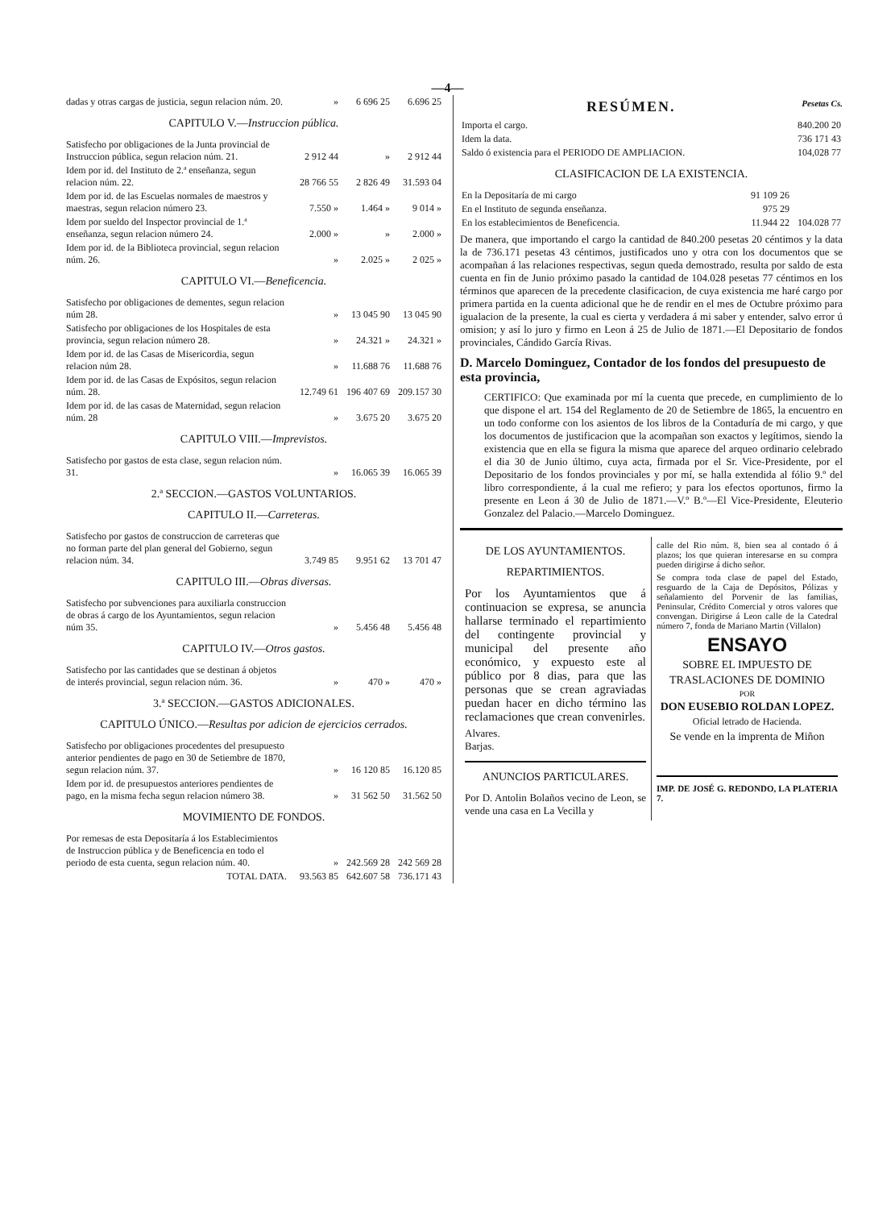—4—
| dadas y otras cargas de justicia, segun relacion núm. 20. | » | 6 696 25 | 6.696 25 |
CAPITULO V.—Instruccion pública.
| Satisfecho por obligaciones de la Junta provincial de Instruccion pública, segun relacion núm. 21. | 2 912 44 | » | 2 912 44 |
| Idem por id. del Instituto de 2.ª enseñanza, segun relacion núm. 22. | 28 766 55 | 2 826 49 | 31.593 04 |
| Idem por id. de las Escuelas normales de maestros y maestras, segun relacion número 23. | 7.550 » | 1.464 » | 9 014 » |
| Idem por sueldo del Inspector provincial de 1.ª enseñanza, segun relacion número 24. | 2.000 » | » | 2.000 » |
| Idem por id. de la Biblioteca provincial, segun relacion núm. 26. | » | 2.025 » | 2 025 » |
CAPITULO VI.—Beneficencia.
| Satisfecho por obligaciones de dementes, segun relacion núm 28. | » | 13 045 90 | 13 045 90 |
| Satisfecho por obligaciones de los Hospitales de esta provincia, segun relacion número 28. | » | 24.321 » | 24.321 » |
| Idem por id. de las Casas de Misericordia, segun relacion núm 28. | » | 11.688 76 | 11.688 76 |
| Idem por id. de las Casas de Expósitos, segun relacion núm. 28. | 12.749 61 | 196 407 69 | 209.157 30 |
| Idem por id. de las casas de Maternidad, segun relacion núm. 28 | » | 3.675 20 | 3.675 20 |
CAPITULO VIII.—Imprevistos.
| Satisfecho por gastos de esta clase, segun relacion núm. 31. | » | 16.065 39 | 16.065 39 |
2.ª SECCION.—GASTOS VOLUNTARIOS.
CAPITULO II.—Carreteras.
| Satisfecho por gastos de construccion de carreteras que no forman parte del plan general del Gobierno, segun relacion núm. 34. | 3.749 85 | 9.951 62 | 13 701 47 |
CAPITULO III.—Obras diversas.
| Satisfecho por subvenciones para auxiliarla construccion de obras á cargo de los Ayuntamientos, segun relacion núm 35. | » | 5.456 48 | 5.456 48 |
CAPITULO IV.—Otros gastos.
| Satisfecho por las cantidades que se destinan á objetos de interés provincial, segun relacion núm. 36. | » | 470 » | 470 » |
3.ª SECCION.—GASTOS ADICIONALES.
CAPITULO ÚNICO.—Resultas por adicion de ejercicios cerrados.
| Satisfecho por obligaciones procedentes del presupuesto anterior pendientes de pago en 30 de Setiembre de 1870, segun relacion núm. 37. | » | 16 120 85 | 16.120 85 |
| Idem por id. de presupuestos anteriores pendientes de pago, en la misma fecha segun relacion número 38. | » | 31 562 50 | 31.562 50 |
MOVIMIENTO DE FONDOS.
| Por remesas de esta Depositaría á los Establecimientos de Instruccion pública y de Beneficencia en todo el periodo de esta cuenta, segun relacion núm. 40. | » | 242.569 28 | 242 569 28 |
| TOTAL DATA. | 93.563 85 | 642.607 58 | 736.171 43 |
RESÚMEN. Pesetas Cs.
| Importa el cargo. | 840.200 20 |
| Idem la data. | 736 171 43 |
| Saldo ó existencia para el PERIODO DE AMPLIACION. | 104,028 77 |
CLASIFICACION DE LA EXISTENCIA.
| En la Depositaría de mi cargo | 91 109 26 | |
| En el Instituto de segunda enseñanza. | 975 29 | |
| En los establecimientos de Beneficencia. | 11.944 22 | 104.028 77 |
De manera, que importando el cargo la cantidad de 840.200 pesetas 20 céntimos y la data la de 736.171 pesetas 43 céntimos, justificados uno y otra con los documentos que se acompañan á las relaciones respectivas, segun queda demostrado, resulta por saldo de esta cuenta en fin de Junio próximo pasado la cantidad de 104.028 pesetas 77 céntimos en los términos que aparecen de la precedente clasificacion, de cuya existencia me haré cargo por primera partida en la cuenta adicional que he de rendir en el mes de Octubre próximo para igualacion de la presente, la cual es cierta y verdadera á mi saber y entender, salvo error ú omision; y así lo juro y firmo en Leon á 25 de Julio de 1871.—El Depositario de fondos provinciales, Cándido García Rivas.
D. Marcelo Dominguez, Contador de los fondos del presupuesto de esta provincia,
CERTIFICO: Que examinada por mí la cuenta que precede, en cumplimiento de lo que dispone el art. 154 del Reglamento de 20 de Setiembre de 1865, la encuentro en un todo conforme con los asientos de los libros de la Contaduría de mi cargo, y que los documentos de justificacion que la acompañan son exactos y legítimos, siendo la existencia que en ella se figura la misma que aparece del arqueo ordinario celebrado el dia 30 de Junio último, cuya acta, firmada por el Sr. Vice-Presidente, por el Depositario de los fondos provinciales y por mí, se halla extendida al fólio 9.º del libro correspondiente, á la cual me refiero; y para los efectos oportunos, firmo la presente en Leon á 30 de Julio de 1871.—V.º B.º—El Vice-Presidente, Eleuterio Gonzalez del Palacio.—Marcelo Dominguez.
DE LOS AYUNTAMIENTOS.
REPARTIMIENTOS.
Por los Ayuntamientos que á continuacion se expresa, se anuncia hallarse terminado el repartimiento del contingente provincial y municipal del presente año económico, y expuesto este al público por 8 dias, para que las personas que se crean agraviadas puedan hacer en dicho término las reclamaciones que crean convenirles.
Alvares.
Barjas.
ANUNCIOS PARTICULARES.
Por D. Antolin Bolaños vecino de Leon, se vende una casa en La Vecilla y
calle del Rio núm. 8, bien sea al contado ó á plazos; los que quieran interesarse en su compra pueden dirigirse á dicho señor.
Se compra toda clase de papel del Estado, resguardo de la Caja de Depósitos, Pólizas y señalamiento del Porvenir de las familias, Peninsular, Crédito Comercial y otros valores que convengan. Dirigirse á Leon calle de la Catedral número 7, fonda de Mariano Martin (Villalon)
ENSAYO
SOBRE EL IMPUESTO DE
TRASLACIONES DE DOMINIO
POR
DON EUSEBIO ROLDAN LOPEZ.
Oficial letrado de Hacienda.
Se vende en la imprenta de Miñon
IMP. DE JOSÉ G. REDONDO, LA PLATERIA 7.